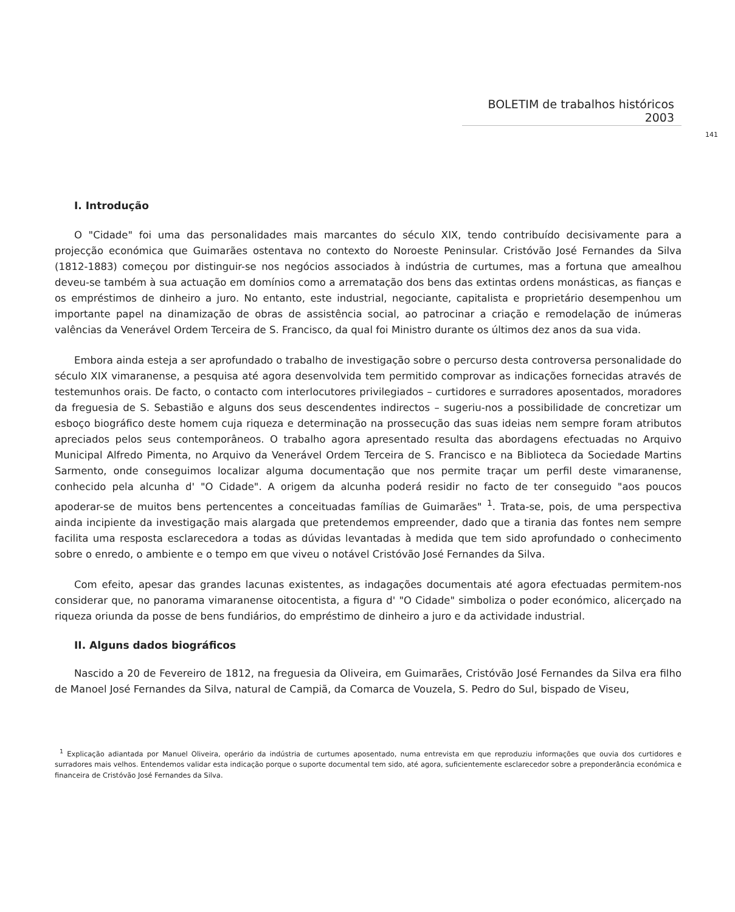BOLETIM de trabalhos históricos 2003
141
I. Introdução
O "Cidade" foi uma das personalidades mais marcantes do século XIX, tendo contribuído decisivamente para a projecção económica que Guimarães ostentava no contexto do Noroeste Peninsular. Cristóvão José Fernandes da Silva (1812-1883) começou por distinguir-se nos negócios associados à indústria de curtumes, mas a fortuna que amealhou deveu-se também à sua actuação em domínios como a arrematação dos bens das extintas ordens monásticas, as fianças e os empréstimos de dinheiro a juro. No entanto, este industrial, negociante, capitalista e proprietário desempenhou um importante papel na dinamização de obras de assistência social, ao patrocinar a criação e remodelação de inúmeras valências da Venerável Ordem Terceira de S. Francisco, da qual foi Ministro durante os últimos dez anos da sua vida.
Embora ainda esteja a ser aprofundado o trabalho de investigação sobre o percurso desta controversa personalidade do século XIX vimaranense, a pesquisa até agora desenvolvida tem permitido comprovar as indicações fornecidas através de testemunhos orais. De facto, o contacto com interlocutores privilegiados – curtidores e surradores aposentados, moradores da freguesia de S. Sebastião e alguns dos seus descendentes indirectos – sugeriu-nos a possibilidade de concretizar um esboço biográfico deste homem cuja riqueza e determinação na prossecução das suas ideias nem sempre foram atributos apreciados pelos seus contemporâneos. O trabalho agora apresentado resulta das abordagens efectuadas no Arquivo Municipal Alfredo Pimenta, no Arquivo da Venerável Ordem Terceira de S. Francisco e na Biblioteca da Sociedade Martins Sarmento, onde conseguimos localizar alguma documentação que nos permite traçar um perfil deste vimaranense, conhecido pela alcunha d' "O Cidade". A origem da alcunha poderá residir no facto de ter conseguido "aos poucos apoderar-se de muitos bens pertencentes a conceituadas famílias de Guimarães" <sup>1</sup>. Trata-se, pois, de uma perspectiva ainda incipiente da investigação mais alargada que pretendemos empreender, dado que a tirania das fontes nem sempre facilita uma resposta esclarecedora a todas as dúvidas levantadas à medida que tem sido aprofundado o conhecimento sobre o enredo, o ambiente e o tempo em que viveu o notável Cristóvão José Fernandes da Silva.
Com efeito, apesar das grandes lacunas existentes, as indagações documentais até agora efectuadas permitem-nos considerar que, no panorama vimaranense oitocentista, a figura d' "O Cidade" simboliza o poder económico, alicerçado na riqueza oriunda da posse de bens fundiários, do empréstimo de dinheiro a juro e da actividade industrial.
II. Alguns dados biográficos
Nascido a 20 de Fevereiro de 1812, na freguesia da Oliveira, em Guimarães, Cristóvão José Fernandes da Silva era filho de Manoel José Fernandes da Silva, natural de Campiã, da Comarca de Vouzela, S. Pedro do Sul, bispado de Viseu,
<sup>1</sup> Explicação adiantada por Manuel Oliveira, operário da indústria de curtumes aposentado, numa entrevista em que reproduziu informações que ouvia dos curtidores e surradores mais velhos. Entendemos validar esta indicação porque o suporte documental tem sido, até agora, suficientemente esclarecedor sobre a preponderância económica e financeira de Cristóvão José Fernandes da Silva.